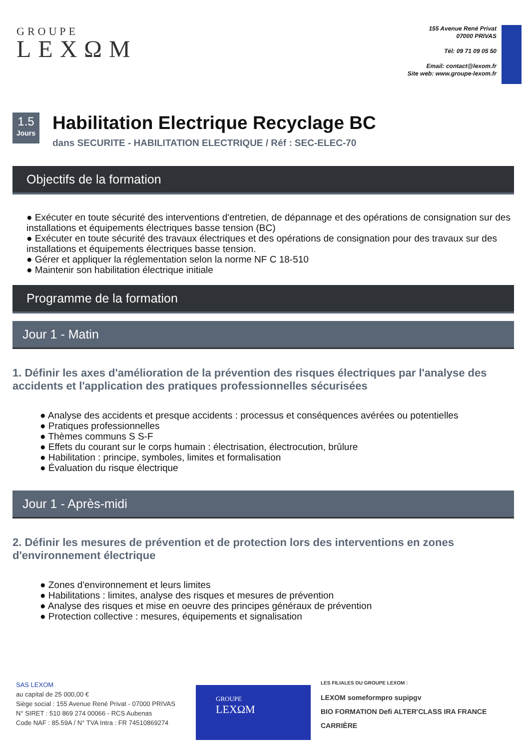GROUPE
LEXΩM
155 Avenue René Privat
07000 PRIVAS
Tél: 09 71 09 05 50
Email: contact@lexom.fr
Site web: www.groupe-lexom.fr
1.5
Jours
Habilitation Electrique Recyclage BC
dans SECURITE - HABILITATION ELECTRIQUE / Réf : SEC-ELEC-70
Objectifs de la formation
● Exécuter en toute sécurité des interventions d'entretien, de dépannage et des opérations de consignation sur des installations et équipements électriques basse tension (BC)
● Exécuter en toute sécurité des travaux électriques et des opérations de consignation pour des travaux sur des installations et équipements électriques basse tension.
● Gérer et appliquer la réglementation selon la norme NF C 18-510
● Maintenir son habilitation électrique initiale
Programme de la formation
Jour 1 - Matin
1. Définir les axes d'amélioration de la prévention des risques électriques par l'analyse des accidents et l'application des pratiques professionnelles sécurisées
● Analyse des accidents et presque accidents : processus et conséquences avérées ou potentielles
● Pratiques professionnelles
● Thèmes communs S S-F
● Effets du courant sur le corps humain : électrisation, électrocution, brûlure
● Habilitation : principe, symboles, limites et formalisation
● Évaluation du risque électrique
Jour 1 - Après-midi
2. Définir les mesures de prévention et de protection lors des interventions en zones d'environnement électrique
● Zones d'environnement et leurs limites
● Habilitations : limites, analyse des risques et mesures de prévention
● Analyse des risques et mise en oeuvre des principes généraux de prévention
● Protection collective : mesures, équipements et signalisation
SAS LEXOM
au capital de 25 000,00 €
Siège social : 155 Avenue René Privat - 07000 PRIVAS
N° SIRET : 510 869 274 00066 - RCS Aubenas
Code NAF : 85.59A / N° TVA Intra : FR 74510869274
GROUPE
LEXΩM
LES FILIALES DU GROUPE LEXOM :
LEXOM someformpro supipgv
BIO FORMATION Defi ALTER'CLASS IRA FRANCE CARRIÈRE